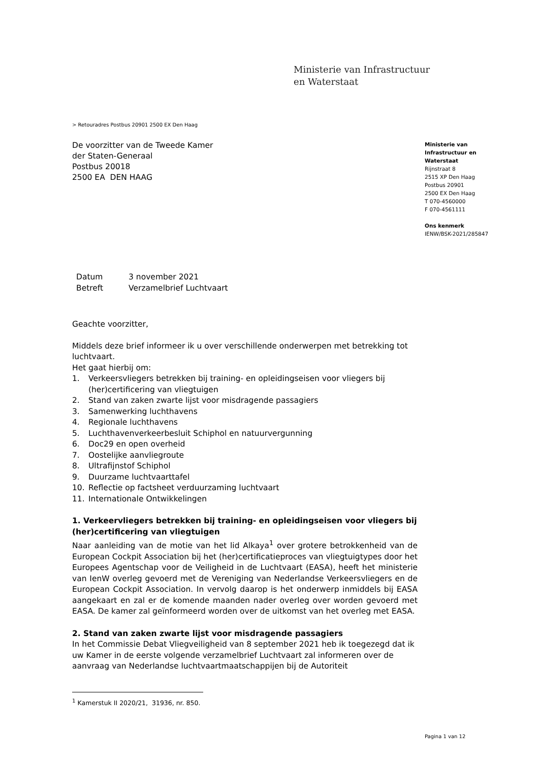Ministerie van Infrastructuur
en Waterstaat
> Retouradres Postbus 20901 2500 EX Den Haag
De voorzitter van de Tweede Kamer
der Staten-Generaal
Postbus 20018
2500 EA DEN HAAG
Ministerie van
Infrastructuur en
Waterstaat
Rijnstraat 8
2515 XP Den Haag
Postbus 20901
2500 EX Den Haag
T 070-4560000
F 070-4561111
Ons kenmerk
IENW/BSK-2021/285847
| Datum | 3 november 2021 |
| Betreft | Verzamelbrief Luchtvaart |
Geachte voorzitter,
Middels deze brief informeer ik u over verschillende onderwerpen met betrekking tot luchtvaart.
Het gaat hierbij om:
1. Verkeersvliegers betrekken bij training- en opleidingseisen voor vliegers bij (her)certificering van vliegtuigen
2. Stand van zaken zwarte lijst voor misdragende passagiers
3. Samenwerking luchthavens
4. Regionale luchthavens
5. Luchthavenverkeerbesluit Schiphol en natuurvergunning
6. Doc29 en open overheid
7. Oostelijke aanvliegroute
8. Ultrafijnstof Schiphol
9. Duurzame luchtvaarttafel
10. Reflectie op factsheet verduurzaming luchtvaart
11. Internationale Ontwikkelingen
1. Verkeervliegers betrekken bij training- en opleidingseisen voor vliegers bij (her)certificering van vliegtuigen
Naar aanleiding van de motie van het lid Alkaya<sup>1</sup> over grotere betrokkenheid van de European Cockpit Association bij het (her)certificatieproces van vliegtuigtypes door het Europees Agentschap voor de Veiligheid in de Luchtvaart (EASA), heeft het ministerie van IenW overleg gevoerd met de Vereniging van Nederlandse Verkeersvliegers en de European Cockpit Association. In vervolg daarop is het onderwerp inmiddels bij EASA aangekaart en zal er de komende maanden nader overleg over worden gevoerd met EASA. De kamer zal geïnformeerd worden over de uitkomst van het overleg met EASA.
2. Stand van zaken zwarte lijst voor misdragende passagiers
In het Commissie Debat Vliegveiligheid van 8 september 2021 heb ik toegezegd dat ik uw Kamer in de eerste volgende verzamelbrief Luchtvaart zal informeren over de aanvraag van Nederlandse luchtvaartmaatschappijen bij de Autoriteit
<sup>1</sup> Kamerstuk II 2020/21, 31936, nr. 850.
Pagina 1 van 12